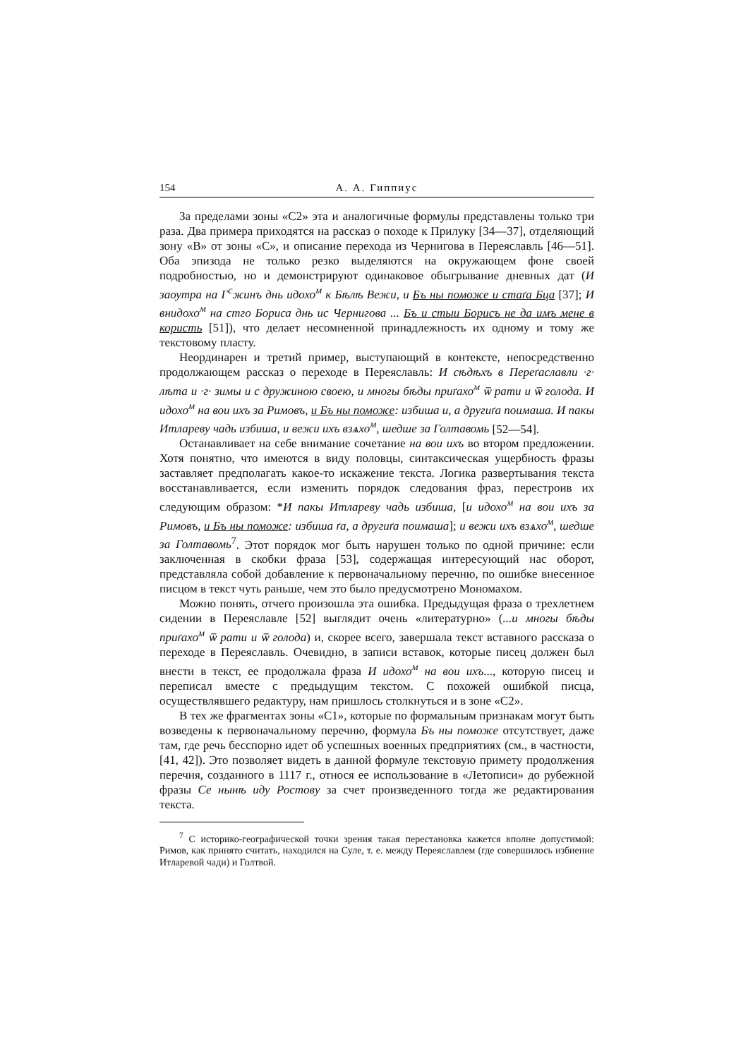154 А. А. Гиппиус
За пределами зоны «С2» эта и аналогичные формулы представлены только три раза. Два примера приходятся на рассказ о походе к Прилуку [34—37], отделяющий зону «В» от зоны «С», и описание перехода из Чернигова в Переяславль [46—51]. Оба эпизода не только резко выделяются на окружающем фоне своей подробностью, но и демонстрируют одинаковое обыгрывание дневных дат (И заоутра на Г<sup>с</sup>жинъ днь идохо<sup>м</sup> к Бѣлѣ Вежи, и Бъ ны поможе и стаґа Бца [37]; И внидохо<sup>м</sup> на стго Бориса днь ис Чернигова ... Бъ и стыи Борисъ не да имъ мене в користь [51]), что делает несомненной принадлежность их одному и тому же текстовому пласту.
Неординарен и третий пример, выступающий в контексте, непосредственно продолжающем рассказ о переходе в Переяславль: И сѣдѣхъ в Переґаславли ·г· лѣта и ·г· зимы и с дружиною своею, и многы бѣды приґахо<sup>м</sup> ѿ рати и ѿ голода. И идохо<sup>м</sup> на вои ихъ за Римовъ, и Бъ ны поможе: избиша и, а другиґа поимаша. И пакы Итлареву чадь избиша, и вежи ихъ взѧхо<sup>м</sup>, шедше за Голтавомь [52—54].
Останавливает на себе внимание сочетание на вои ихъ во втором предложении. Хотя понятно, что имеются в виду половцы, синтаксическая ущербность фразы заставляет предполагать какое-то искажение текста. Логика развертывания текста восстанавливается, если изменить порядок следования фраз, перестроив их следующим образом: *И пакы Итлареву чадь избиша, [и идохо<sup>м</sup> на вои ихъ за Римовъ, и Бъ ны поможе: избиша ґа, а другиґа поимаша]; и вежи ихъ взѧхо<sup>м</sup>, шедше за Голтавомь<sup>7</sup>. Этот порядок мог быть нарушен только по одной причине: если заключенная в скобки фраза [53], содержащая интересующий нас оборот, представляла собой добавление к первоначальному перечню, по ошибке внесенное писцом в текст чуть раньше, чем это было предусмотрено Мономахом.
Можно понять, отчего произошла эта ошибка. Предыдущая фраза о трехлетнем сидении в Переяславле [52] выглядит очень «литературно» (...и многы бѣды приґахо<sup>м</sup> ѿ рати и ѿ голода) и, скорее всего, завершала текст вставного рассказа о переходе в Переяславль. Очевидно, в записи вставок, которые писец должен был внести в текст, ее продолжала фраза И идохо<sup>м</sup> на вои ихъ..., которую писец и переписал вместе с предыдущим текстом. С похожей ошибкой писца, осуществлявшего редактуру, нам пришлось столкнуться и в зоне «С2».
В тех же фрагментах зоны «С1», которые по формальным признакам могут быть возведены к первоначальному перечню, формула Бъ ны поможе отсутствует, даже там, где речь бесспорно идет об успешных военных предприятиях (см., в частности, [41, 42]). Это позволяет видеть в данной формуле текстовую примету продолжения перечня, созданного в 1117 г., относя ее использование в «Летописи» до рубежной фразы Се нынѣ иду Ростову за счет произведенного тогда же редактирования текста.
<sup>7</sup> С историко-географической точки зрения такая перестановка кажется вполне допустимой: Римов, как принято считать, находился на Суле, т. е. между Переяславлем (где совершилось избиение Итларевой чади) и Голтвой.